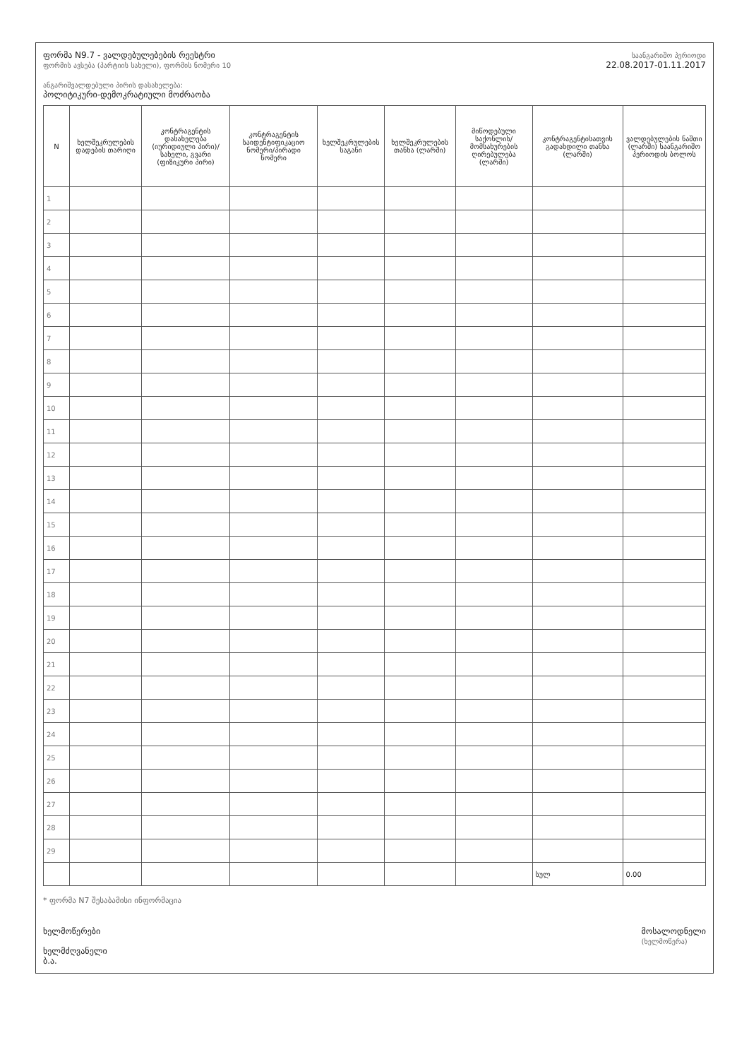ფორმა N9.7 - ვალდებულებების რეესტრი
ფორმის ავსება (პარტიის სახელი), ფორმის ნომერი 10
ანგარიშვალდებული პირის დასახელება:
პოლიტიკური-დემოკრატიული მოძრაობა
საანგარიშო პერიოდი
22.08.2017-01.11.2017
| N | ხელშეკრულების დადების თარიღი | კონტრაგენტის დასახელება (იურიდიული პირი)/სახელი, გვარი (ფიზიკური პირი) | კონტრაგენტის საიდენტიფიკაციო ნომერი/პირადი ნომერი | ხელშეკრულების საგანი | ხელშეკრულების თანხა (ლარში) | მიწოდებული საქონლის/მომსახურების ღირებულება (ლარში) | კონტრაგენტისათვის გადახდილი თანხა (ლარში) | ვალდებულების ნაშთი (ლარში) საანგარიშო პერიოდის ბოლოს |
| --- | --- | --- | --- | --- | --- | --- | --- | --- |
| 1 | | | | | | | | |
| 2 | | | | | | | | |
| 3 | | | | | | | | |
| 4 | | | | | | | | |
| 5 | | | | | | | | |
| 6 | | | | | | | | |
| 7 | | | | | | | | |
| 8 | | | | | | | | |
| 9 | | | | | | | | |
| 10 | | | | | | | | |
| 11 | | | | | | | | |
| 12 | | | | | | | | |
| 13 | | | | | | | | |
| 14 | | | | | | | | |
| 15 | | | | | | | | |
| 16 | | | | | | | | |
| 17 | | | | | | | | |
| 18 | | | | | | | | |
| 19 | | | | | | | | |
| 20 | | | | | | | | |
| 21 | | | | | | | | |
| 22 | | | | | | | | |
| 23 | | | | | | | | |
| 24 | | | | | | | | |
| 25 | | | | | | | | |
| 26 | | | | | | | | |
| 27 | | | | | | | | |
| 28 | | | | | | | | |
| 29 | | | | | | | | |
| | | | | | | | სულ | 0.00 |
* ფორმა N7 შესაბამისი ინფორმაცია
ხელმოწერები
ხელმძღვანელი
ბ.ა.
მოსალოდნელი
(ხელმოწერა)